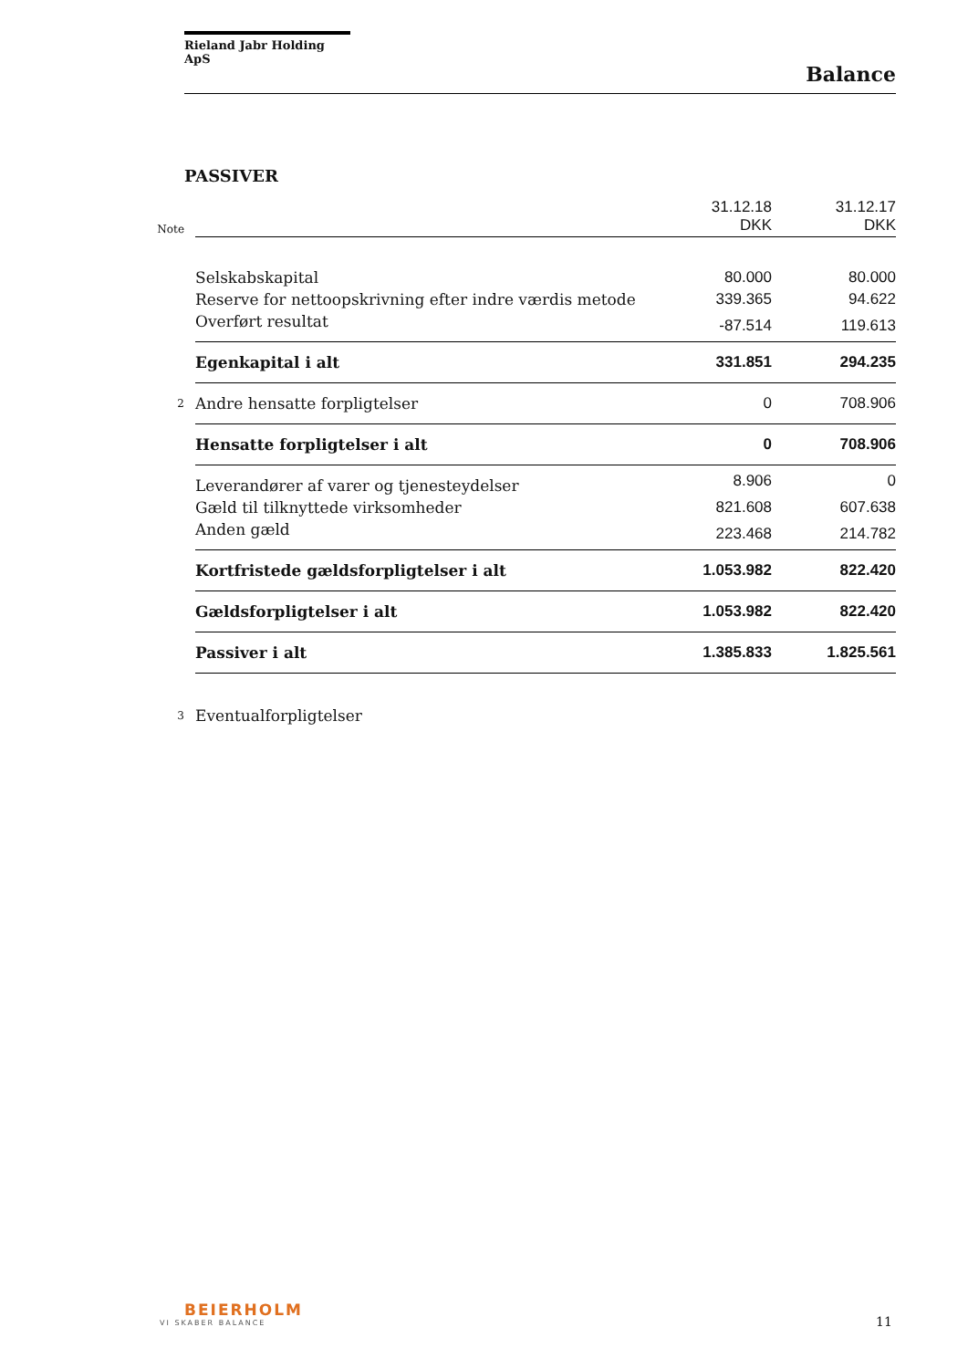Rieland Jabr Holding ApS
Balance
PASSIVER
| Note | | 31.12.18 DKK | 31.12.17 DKK |
| --- | --- | --- | --- |
| | Selskabskapital | 80.000 | 80.000 |
| | Reserve for nettoopskrivning efter indre værdis metode | 339.365 | 94.622 |
| | Overført resultat | -87.514 | 119.613 |
| | Egenkapital i alt | 331.851 | 294.235 |
| 2 | Andre hensatte forpligtelser | 0 | 708.906 |
| | Hensatte forpligtelser i alt | 0 | 708.906 |
| | Leverandører af varer og tjenesteydelser | 8.906 | 0 |
| | Gæld til tilknyttede virksomheder | 821.608 | 607.638 |
| | Anden gæld | 223.468 | 214.782 |
| | Kortfristede gældsforpligtelser i alt | 1.053.982 | 822.420 |
| | Gældsforpligtelser i alt | 1.053.982 | 822.420 |
| | Passiver i alt | 1.385.833 | 1.825.561 |
| 3 | Eventualforpligtelser | | |
BEIERHOLM
VI SKABER BALANCE
11